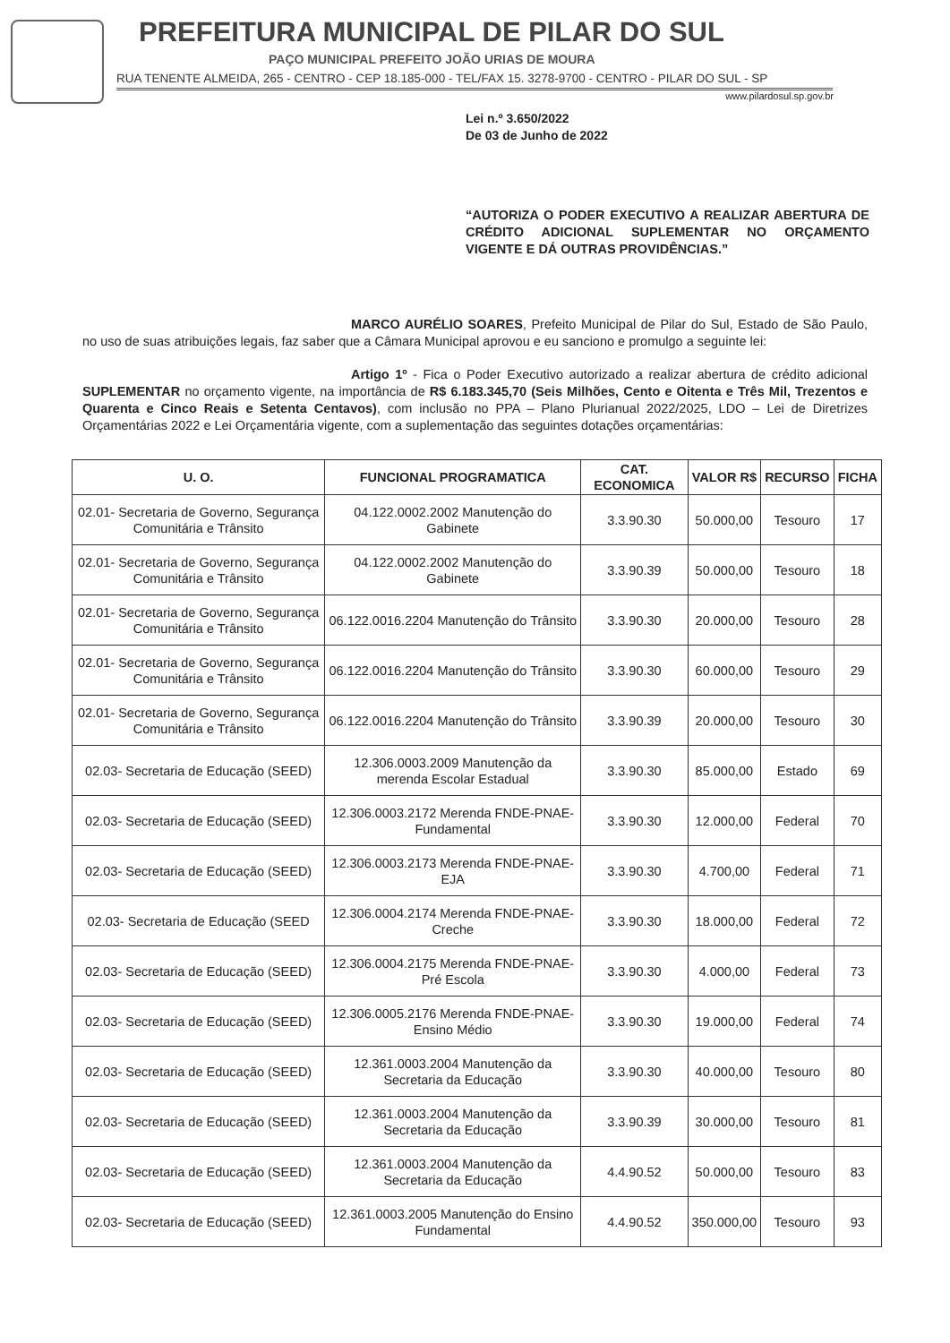PREFEITURA MUNICIPAL DE PILAR DO SUL
PAÇO MUNICIPAL PREFEITO JOÃO URIAS DE MOURA
RUA TENENTE ALMEIDA, 265 - CENTRO - CEP 18.185-000 - TEL/FAX 15. 3278-9700 - CENTRO - PILAR DO SUL - SP
www.pilardosul.sp.gov.br
Lei n.º 3.650/2022
De 03 de Junho de 2022
“AUTORIZA O PODER EXECUTIVO A REALIZAR ABERTURA DE CRÉDITO ADICIONAL SUPLEMENTAR NO ORÇAMENTO VIGENTE E DÁ OUTRAS PROVIDÊNCIAS.”
MARCO AURÉLIO SOARES, Prefeito Municipal de Pilar do Sul, Estado de São Paulo, no uso de suas atribuições legais, faz saber que a Câmara Municipal aprovou e eu sanciono e promulgo a seguinte lei:
Artigo 1º - Fica o Poder Executivo autorizado a realizar abertura de crédito adicional SUPLEMENTAR no orçamento vigente, na importância de R$ 6.183.345,70 (Seis Milhões, Cento e Oitenta e Três Mil, Trezentos e Quarenta e Cinco Reais e Setenta Centavos), com inclusão no PPA – Plano Plurianual 2022/2025, LDO – Lei de Diretrizes Orçamentárias 2022 e Lei Orçamentária vigente, com a suplementação das seguintes dotações orçamentárias:
| U. O. | FUNCIONAL PROGRAMATICA | CAT. ECONOMICA | VALOR R$ | RECURSO | FICHA |
| --- | --- | --- | --- | --- | --- |
| 02.01- Secretaria de Governo, Segurança Comunitária e Trânsito | 04.122.0002.2002 Manutenção do Gabinete | 3.3.90.30 | 50.000,00 | Tesouro | 17 |
| 02.01- Secretaria de Governo, Segurança Comunitária e Trânsito | 04.122.0002.2002 Manutenção do Gabinete | 3.3.90.39 | 50.000,00 | Tesouro | 18 |
| 02.01- Secretaria de Governo, Segurança Comunitária e Trânsito | 06.122.0016.2204 Manutenção do Trânsito | 3.3.90.30 | 20.000,00 | Tesouro | 28 |
| 02.01- Secretaria de Governo, Segurança Comunitária e Trânsito | 06.122.0016.2204 Manutenção do Trânsito | 3.3.90.30 | 60.000,00 | Tesouro | 29 |
| 02.01- Secretaria de Governo, Segurança Comunitária e Trânsito | 06.122.0016.2204 Manutenção do Trânsito | 3.3.90.39 | 20.000,00 | Tesouro | 30 |
| 02.03- Secretaria de Educação (SEED) | 12.306.0003.2009 Manutenção da merenda Escolar Estadual | 3.3.90.30 | 85.000,00 | Estado | 69 |
| 02.03- Secretaria de Educação (SEED) | 12.306.0003.2172 Merenda FNDE-PNAE-Fundamental | 3.3.90.30 | 12.000,00 | Federal | 70 |
| 02.03- Secretaria de Educação (SEED) | 12.306.0003.2173 Merenda FNDE-PNAE-EJA | 3.3.90.30 | 4.700,00 | Federal | 71 |
| 02.03- Secretaria de Educação (SEED | 12.306.0004.2174 Merenda FNDE-PNAE-Creche | 3.3.90.30 | 18.000,00 | Federal | 72 |
| 02.03- Secretaria de Educação (SEED) | 12.306.0004.2175 Merenda FNDE-PNAE-Pré Escola | 3.3.90.30 | 4.000,00 | Federal | 73 |
| 02.03- Secretaria de Educação (SEED) | 12.306.0005.2176 Merenda FNDE-PNAE-Ensino Médio | 3.3.90.30 | 19.000,00 | Federal | 74 |
| 02.03- Secretaria de Educação (SEED) | 12.361.0003.2004 Manutenção da Secretaria da Educação | 3.3.90.30 | 40.000,00 | Tesouro | 80 |
| 02.03- Secretaria de Educação (SEED) | 12.361.0003.2004 Manutenção da Secretaria da Educação | 3.3.90.39 | 30.000,00 | Tesouro | 81 |
| 02.03- Secretaria de Educação (SEED) | 12.361.0003.2004 Manutenção da Secretaria da Educação | 4.4.90.52 | 50.000,00 | Tesouro | 83 |
| 02.03- Secretaria de Educação (SEED) | 12.361.0003.2005 Manutenção do Ensino Fundamental | 4.4.90.52 | 350.000,00 | Tesouro | 93 |